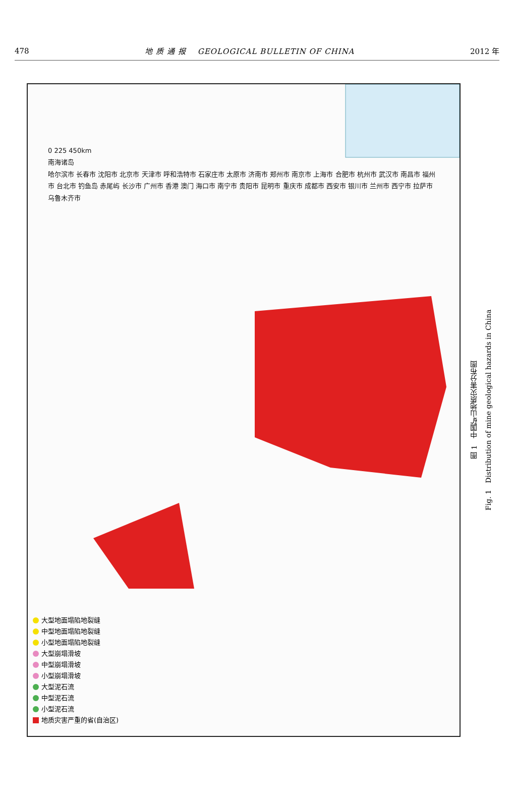478 地 质 通 报 GEOLOGICAL BULLETIN OF CHINA 2012 年
0 225 450km
南海诸岛
哈尔滨市 长春市 沈阳市 北京市 天津市 呼和浩特市 石家庄市 太原市 济南市 郑州市 南京市 上海市 合肥市 杭州市 武汉市 南昌市 福州市 台北市 钓鱼岛 赤尾屿 长沙市 广州市 香港 澳门 海口市 南宁市 贵阳市 昆明市 重庆市 成都市 西安市 银川市 兰州市 西宁市 拉萨市 乌鲁木齐市
大型地面塌陷地裂缝
中型地面塌陷地裂缝
小型地面塌陷地裂缝
大型崩塌滑坡
中型崩塌滑坡
小型崩塌滑坡
大型泥石流
中型泥石流
小型泥石流
地质灾害严重的省(自治区)
图 1 中国矿山地质灾害分布图
Fig. 1 Distribution of mine geological hazards in China